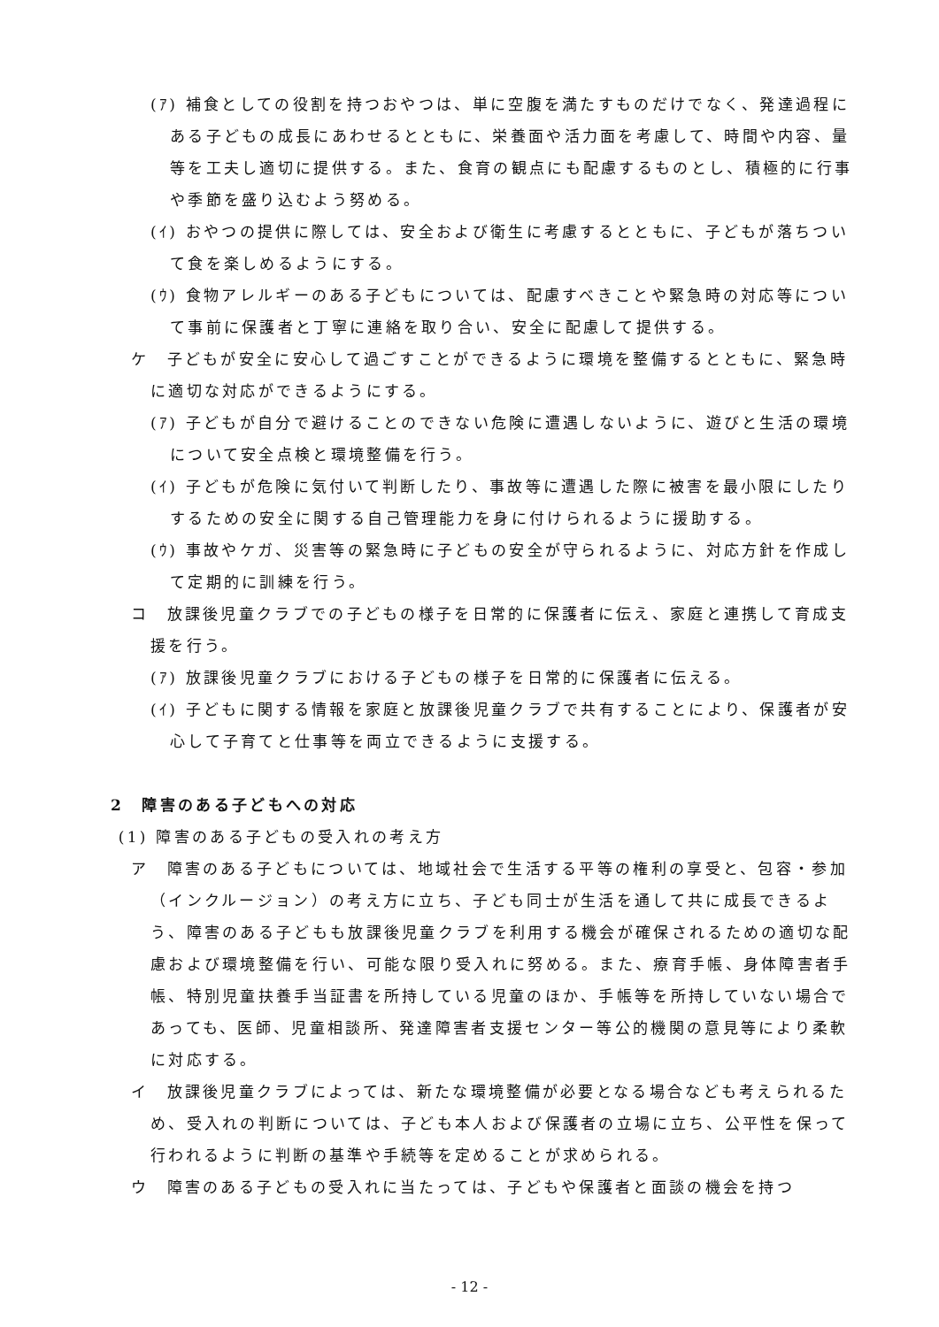(ｱ) 補食としての役割を持つおやつは、単に空腹を満たすものだけでなく、発達過程にある子どもの成長にあわせるとともに、栄養面や活力面を考慮して、時間や内容、量等を工夫し適切に提供する。また、食育の観点にも配慮するものとし、積極的に行事や季節を盛り込むよう努める。
(ｲ) おやつの提供に際しては、安全および衛生に考慮するとともに、子どもが落ちついて食を楽しめるようにする。
(ｳ) 食物アレルギーのある子どもについては、配慮すべきことや緊急時の対応等について事前に保護者と丁寧に連絡を取り合い、安全に配慮して提供する。
ケ　子どもが安全に安心して過ごすことができるように環境を整備するとともに、緊急時に適切な対応ができるようにする。
(ｱ) 子どもが自分で避けることのできない危険に遭遇しないように、遊びと生活の環境について安全点検と環境整備を行う。
(ｲ) 子どもが危険に気付いて判断したり、事故等に遭遇した際に被害を最小限にしたりするための安全に関する自己管理能力を身に付けられるように援助する。
(ｳ) 事故やケガ、災害等の緊急時に子どもの安全が守られるように、対応方針を作成して定期的に訓練を行う。
コ　放課後児童クラブでの子どもの様子を日常的に保護者に伝え、家庭と連携して育成支援を行う。
(ｱ) 放課後児童クラブにおける子どもの様子を日常的に保護者に伝える。
(ｲ) 子どもに関する情報を家庭と放課後児童クラブで共有することにより、保護者が安心して子育てと仕事等を両立できるように支援する。
2　障害のある子どもへの対応
(1) 障害のある子どもの受入れの考え方
ア　障害のある子どもについては、地域社会で生活する平等の権利の享受と、包容・参加（インクルージョン）の考え方に立ち、子ども同士が生活を通して共に成長できるよう、障害のある子どもも放課後児童クラブを利用する機会が確保されるための適切な配慮および環境整備を行い、可能な限り受入れに努める。また、療育手帳、身体障害者手帳、特別児童扶養手当証書を所持している児童のほか、手帳等を所持していない場合であっても、医師、児童相談所、発達障害者支援センター等公的機関の意見等により柔軟に対応する。
イ　放課後児童クラブによっては、新たな環境整備が必要となる場合なども考えられるため、受入れの判断については、子ども本人および保護者の立場に立ち、公平性を保って行われるように判断の基準や手続等を定めることが求められる。
ウ　障害のある子どもの受入れに当たっては、子どもや保護者と面談の機会を持つ
- 12 -